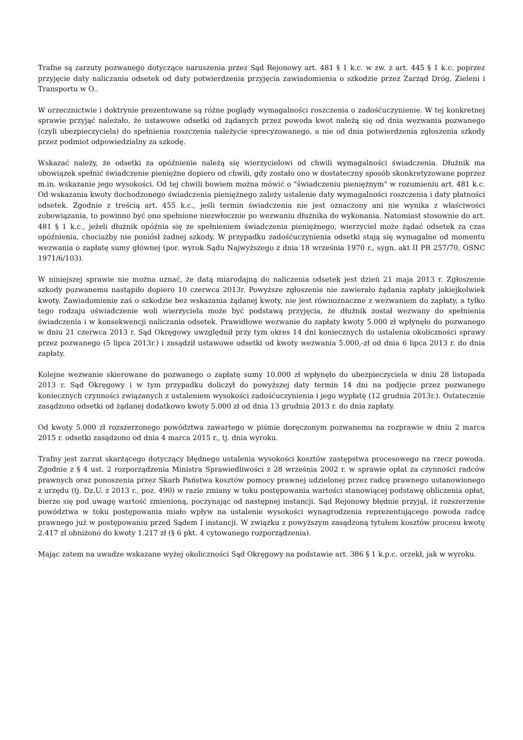Trafne są zarzuty pozwanego dotyczące naruszenia przez Sąd Rejonowy art. 481 § 1 k.c. w zw. z art. 445 § 1 k.c. poprzez przyjęcie daty naliczania odsetek od daty potwierdzenia przyjęcia zawiadomienia o szkodzie przez Zarząd Dróg, Zieleni i Transportu w O..
W orzecznictwie i doktrynie prezentowane są różne poglądy wymagalności roszczenia o zadośćuczynienie. W tej konkretnej sprawie przyjąć należało, że ustawowe odsetki od żądanych przez powoda kwot należą się od dnia wezwania pozwanego (czyli ubezpieczyciela) do spełnienia roszczenia należycie sprecyzowanego, a nie od dnia potwierdzenia zgłoszenia szkody przez podmiot odpowiedzialny za szkodę.
Wskazać należy, że odsetki za opóźnienie należą się wierzycielowi od chwili wymagalności świadczenia. Dłużnik ma obowiązek spełnić świadczenie pieniężne dopiero od chwili, gdy zostało ono w dostateczny sposób skonkretyzowane poprzez m.in. wskazanie jego wysokości. Od tej chwili bowiem można mówić o "świadczeniu pieniężnym" w rozumieniu art. 481 k.c. Od wskazania kwoty dochodzonego świadczenia pieniężnego zależy ustalenie daty wymagalności roszczenia i daty płatności odsetek. Zgodnie z treścią art. 455 k.c., jeśli termin świadczenia nie jest oznaczony ani nie wynika z właściwości zobowiązania, to powinno być ono spełnione niezwłocznie po wezwaniu dłużnika do wykonania. Natomiast stosownie do art. 481 § 1 k.c., jeżeli dłużnik opóźnia się ze spełnieniem świadczenia pieniężnego, wierzyciel może żądać odsetek za czas opóźnienia, chociażby nie poniósł żadnej szkody. W przypadku zadośćuczynienia odsetki stają się wymagalne od momentu wezwania o zapłatę sumy głównej (por. wyrok Sądu Najwyższego z dnia 18 września 1970 r., sygn. akt II PR 257/70, OSNC 1971/6/103).
W niniejszej sprawie nie można uznać, że datą miarodajną do naliczenia odsetek jest dzień 21 maja 2013 r. Zgłoszenie szkody pozwanemu nastąpiło dopiero 10 czerwca 2013r. Powyższe zgłoszenie nie zawierało żądania zapłaty jakiejkolwiek kwoty. Zawiadomienie zaś o szkodzie bez wskazania żądanej kwoty, nie jest równoznaczne z wezwaniem do zapłaty, a tylko tego rodzaju oświadczenie woli wierzyciela może być podstawą przyjęcia, że dłużnik został wezwany do spełnienia świadczenia i w konsekwencji naliczania odsetek. Prawidłowe wezwanie do zapłaty kwoty 5.000 zł wpłynęło do pozwanego w dniu 21 czerwca 2013 r. Sąd Okręgowy uwzględnił przy tym okres 14 dni koniecznych do ustalenia okoliczności sprawy przez pozwanego (5 lipca 2013r.) i zasądził ustawowe odsetki od kwoty wezwania 5.000,-zł od dnia 6 lipca 2013 r. do dnia zapłaty.
Kolejne wezwanie skierowane do pozwanego o zapłatę sumy 10.000 zł wpłynęło do ubezpieczyciela w dniu 28 listopada 2013 r. Sąd Okręgowy i w tym przypadku doliczył do powyższej daty termin 14 dni na podjęcie przez pozwanego koniecznych czynności związanych z ustaleniem wysokości zadośćuczynienia i jego wypłatę (12 grudnia 2013r.). Ostatecznie zasądzono odsetki od żądanej dodatkowo kwoty 5.000 zł od dnia 13 grudnia 2013 r. do dnia zapłaty.
Od kwoty 5.000 zł rozszerzonego powództwa zawartego w piśmie doręczonym pozwanemu na rozprawie w dniu 2 marca 2015 r. odsetki zasądzono od dnia 4 marca 2015 r., tj. dnia wyroku.
Trafny jest zarzut skarżącego dotyczący błędnego ustalenia wysokości kosztów zastępstwa procesowego na rzecz powoda. Zgodnie z § 4 ust. 2 rozporządzenia Ministra Sprawiedliwości z 28 września 2002 r. w sprawie opłat za czynności radców prawnych oraz ponoszenia przez Skarb Państwa kosztów pomocy prawnej udzielonej przez radcę prawnego ustanowionego z urzędu (tj. Dz.U. z 2013 r., poz. 490) w razie zmiany w toku postępowania wartości stanowiącej podstawę obliczenia opłat, bierze się pod uwagę wartość zmienioną, poczynając od następnej instancji. Sąd Rejonowy błędnie przyjął, iż rozszerzenie powództwa w toku postępowania miało wpływ na ustalenie wysokości wynagrodzenia reprezentującego powoda radcę prawnego już w postępowaniu przed Sądem I instancji. W związku z powyższym zasądzoną tytułem kosztów procesu kwotę 2.417 zł obniżono do kwoty 1.217 zł (§ 6 pkt. 4 cytowanego rozporządzenia).
Mając zatem na uwadze wskazane wyżej okoliczności Sąd Okręgowy na podstawie art. 386 § 1 k.p.c. orzekł, jak w wyroku.